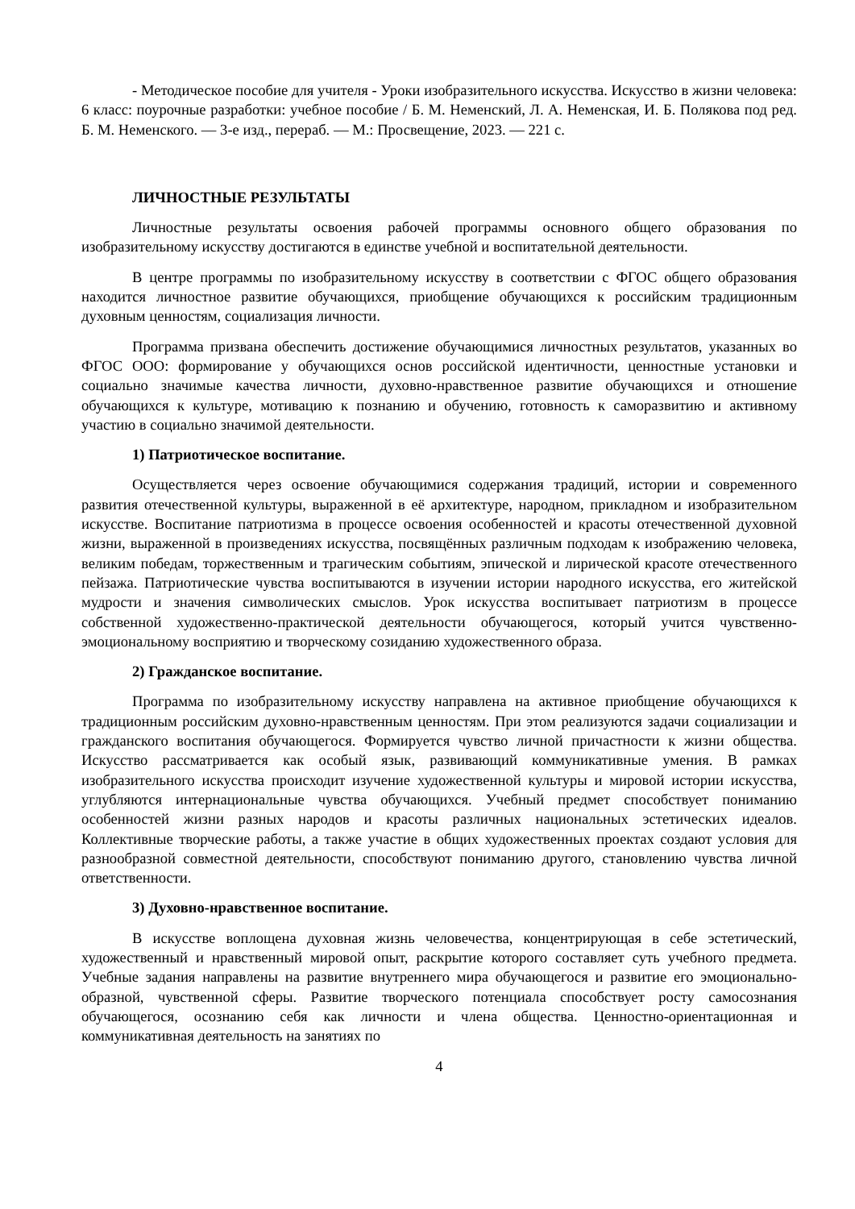- Методическое пособие для учителя - Уроки изобразительного искусства. Искусство в жизни человека: 6 класс: поурочные разработки: учебное пособие / Б. М. Неменский, Л. А. Неменская, И. Б. Полякова под ред. Б. М. Неменского. — 3-е изд., перераб. — М.: Просвещение, 2023. — 221 с.
ЛИЧНОСТНЫЕ РЕЗУЛЬТАТЫ
Личностные результаты освоения рабочей программы основного общего образования по изобразительному искусству достигаются в единстве учебной и воспитательной деятельности.
В центре программы по изобразительному искусству в соответствии с ФГОС общего образования находится личностное развитие обучающихся, приобщение обучающихся к российским традиционным духовным ценностям, социализация личности.
Программа призвана обеспечить достижение обучающимися личностных результатов, указанных во ФГОС ООО: формирование у обучающихся основ российской идентичности, ценностные установки и социально значимые качества личности, духовно-нравственное развитие обучающихся и отношение обучающихся к культуре, мотивацию к познанию и обучению, готовность к саморазвитию и активному участию в социально значимой деятельности.
1) Патриотическое воспитание.
Осуществляется через освоение обучающимися содержания традиций, истории и современного развития отечественной культуры, выраженной в её архитектуре, народном, прикладном и изобразительном искусстве. Воспитание патриотизма в процессе освоения особенностей и красоты отечественной духовной жизни, выраженной в произведениях искусства, посвящённых различным подходам к изображению человека, великим победам, торжественным и трагическим событиям, эпической и лирической красоте отечественного пейзажа. Патриотические чувства воспитываются в изучении истории народного искусства, его житейской мудрости и значения символических смыслов. Урок искусства воспитывает патриотизм в процессе собственной художественно-практической деятельности обучающегося, который учится чувственно-эмоциональному восприятию и творческому созиданию художественного образа.
2) Гражданское воспитание.
Программа по изобразительному искусству направлена на активное приобщение обучающихся к традиционным российским духовно-нравственным ценностям. При этом реализуются задачи социализации и гражданского воспитания обучающегося. Формируется чувство личной причастности к жизни общества. Искусство рассматривается как особый язык, развивающий коммуникативные умения. В рамках изобразительного искусства происходит изучение художественной культуры и мировой истории искусства, углубляются интернациональные чувства обучающихся. Учебный предмет способствует пониманию особенностей жизни разных народов и красоты различных национальных эстетических идеалов. Коллективные творческие работы, а также участие в общих художественных проектах создают условия для разнообразной совместной деятельности, способствуют пониманию другого, становлению чувства личной ответственности.
3) Духовно-нравственное воспитание.
В искусстве воплощена духовная жизнь человечества, концентрирующая в себе эстетический, художественный и нравственный мировой опыт, раскрытие которого составляет суть учебного предмета. Учебные задания направлены на развитие внутреннего мира обучающегося и развитие его эмоционально-образной, чувственной сферы. Развитие творческого потенциала способствует росту самосознания обучающегося, осознанию себя как личности и члена общества. Ценностно-ориентационная и коммуникативная деятельность на занятиях по
4